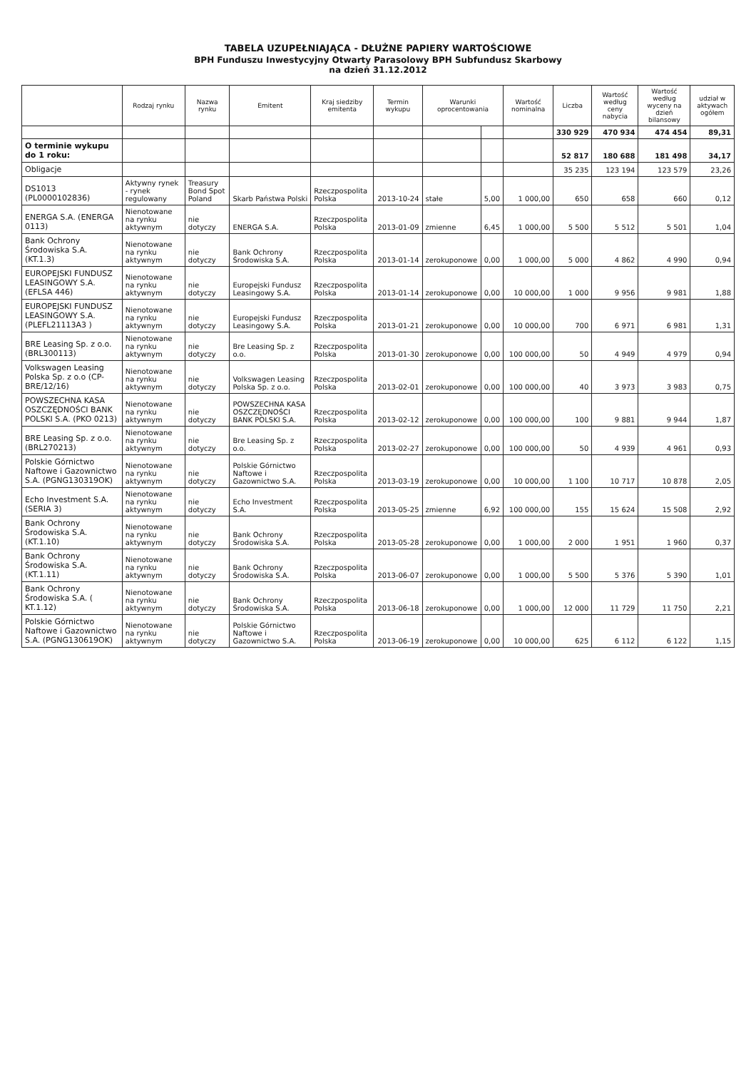TABELA UZUPEŁNIAJĄCA - DŁUŻNE PAPIERY WARTOŚCIOWE
BPH Funduszu Inwestycyjny Otwarty Parasolowy BPH Subfundusz Skarbowy
na dzień 31.12.2012
| | Rodzaj rynku | Nazwa rynku | Emitent | Kraj siedziby emitenta | Termin wykupu | Warunki oprocentowania | | Wartość nominalna | Liczba | Wartość według ceny nabycia | Wartość według wyceny na dzień bilansowy | udział w aktywach ogółem |
| --- | --- | --- | --- | --- | --- | --- | --- | --- | --- | --- | --- | --- |
| | | | | | | | | | 330 929 | 470 934 | 474 454 | 89,31 |
| O terminie wykupu do 1 roku: | | | | | | | | | 52 817 | 180 688 | 181 498 | 34,17 |
| Obligacje | | | | | | | | | 35 235 | 123 194 | 123 579 | 23,26 |
| DS1013 (PL0000102836) | Aktywny rynek - rynek regulowany | Treasury Bond Spot Poland | Skarb Państwa Polski | Rzeczpospolita Polska | 2013-10-24 | stałe | 5,00 | 1 000,00 | 650 | 658 | 660 | 0,12 |
| ENERGA S.A. (ENERGA 0113) | Nienotowane na rynku aktywnym | nie dotyczy | ENERGA S.A. | Rzeczpospolita Polska | 2013-01-09 | zmienne | 6,45 | 1 000,00 | 5 500 | 5 512 | 5 501 | 1,04 |
| Bank Ochrony Środowiska S.A. (KT.1.3) | Nienotowane na rynku aktywnym | nie dotyczy | Bank Ochrony Środowiska S.A. | Rzeczpospolita Polska | 2013-01-14 | zerokuponowe | 0,00 | 1 000,00 | 5 000 | 4 862 | 4 990 | 0,94 |
| EUROPEJSKI FUNDUSZ LEASINGOWY S.A. (EFLSA 446) | Nienotowane na rynku aktywnym | nie dotyczy | Europejski Fundusz Leasingowy S.A. | Rzeczpospolita Polska | 2013-01-14 | zerokuponowe | 0,00 | 10 000,00 | 1 000 | 9 956 | 9 981 | 1,88 |
| EUROPEJSKI FUNDUSZ LEASINGOWY S.A. (PLEFL21113A3 ) | Nienotowane na rynku aktywnym | nie dotyczy | Europejski Fundusz Leasingowy S.A. | Rzeczpospolita Polska | 2013-01-21 | zerokuponowe | 0,00 | 10 000,00 | 700 | 6 971 | 6 981 | 1,31 |
| BRE Leasing Sp. z o.o. (BRL300113) | Nienotowane na rynku aktywnym | nie dotyczy | Bre Leasing Sp. z o.o. | Rzeczpospolita Polska | 2013-01-30 | zerokuponowe | 0,00 | 100 000,00 | 50 | 4 949 | 4 979 | 0,94 |
| Volkswagen Leasing Polska Sp. z o.o (CP-BRE/12/16) | Nienotowane na rynku aktywnym | nie dotyczy | Volkswagen Leasing Polska Sp. z o.o. | Rzeczpospolita Polska | 2013-02-01 | zerokuponowe | 0,00 | 100 000,00 | 40 | 3 973 | 3 983 | 0,75 |
| POWSZECHNA KASA OSZCZĘDNOŚCI BANK POLSKI S.A. (PKO 0213) | Nienotowane na rynku aktywnym | nie dotyczy | POWSZECHNA KASA OSZCZĘDNOŚCI BANK POLSKI S.A. | Rzeczpospolita Polska | 2013-02-12 | zerokuponowe | 0,00 | 100 000,00 | 100 | 9 881 | 9 944 | 1,87 |
| BRE Leasing Sp. z o.o. (BRL270213) | Nienotowane na rynku aktywnym | nie dotyczy | Bre Leasing Sp. z o.o. | Rzeczpospolita Polska | 2013-02-27 | zerokuponowe | 0,00 | 100 000,00 | 50 | 4 939 | 4 961 | 0,93 |
| Polskie Górnictwo Naftowe i Gazownictwo S.A. (PGNG130319OK) | Nienotowane na rynku aktywnym | nie dotyczy | Polskie Górnictwo Naftowe i Gazownictwo S.A. | Rzeczpospolita Polska | 2013-03-19 | zerokuponowe | 0,00 | 10 000,00 | 1 100 | 10 717 | 10 878 | 2,05 |
| Echo Investment S.A. (SERIA 3) | Nienotowane na rynku aktywnym | nie dotyczy | Echo Investment S.A. | Rzeczpospolita Polska | 2013-05-25 | zmienne | 6,92 | 100 000,00 | 155 | 15 624 | 15 508 | 2,92 |
| Bank Ochrony Środowiska S.A. (KT.1.10) | Nienotowane na rynku aktywnym | nie dotyczy | Bank Ochrony Środowiska S.A. | Rzeczpospolita Polska | 2013-05-28 | zerokuponowe | 0,00 | 1 000,00 | 2 000 | 1 951 | 1 960 | 0,37 |
| Bank Ochrony Środowiska S.A. (KT.1.11) | Nienotowane na rynku aktywnym | nie dotyczy | Bank Ochrony Środowiska S.A. | Rzeczpospolita Polska | 2013-06-07 | zerokuponowe | 0,00 | 1 000,00 | 5 500 | 5 376 | 5 390 | 1,01 |
| Bank Ochrony Środowiska S.A. ( KT.1.12) | Nienotowane na rynku aktywnym | nie dotyczy | Bank Ochrony Środowiska S.A. | Rzeczpospolita Polska | 2013-06-18 | zerokuponowe | 0,00 | 1 000,00 | 12 000 | 11 729 | 11 750 | 2,21 |
| Polskie Górnictwo Naftowe i Gazownictwo S.A. (PGNG130619OK) | Nienotowane na rynku aktywnym | nie dotyczy | Polskie Górnictwo Naftowe i Gazownictwo S.A. | Rzeczpospolita Polska | 2013-06-19 | zerokuponowe | 0,00 | 10 000,00 | 625 | 6 112 | 6 122 | 1,15 |